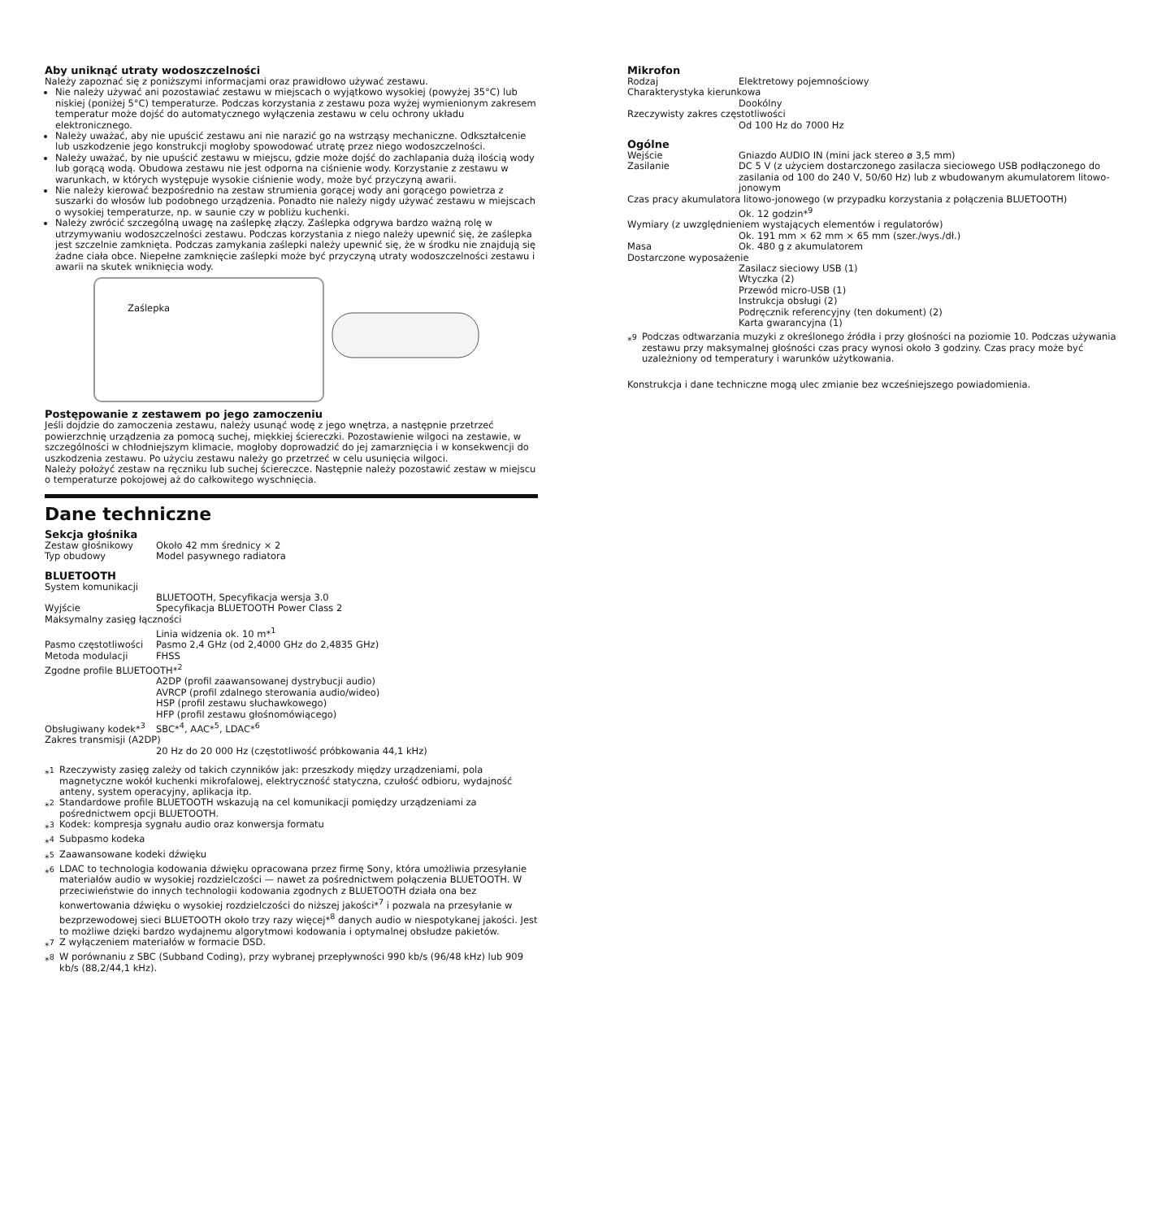Aby uniknąć utraty wodoszczelności
Należy zapoznać się z poniższymi informacjami oraz prawidłowo używać zestawu.
Nie należy używać ani pozostawiać zestawu w miejscach o wyjątkowo wysokiej (powyżej 35°C) lub niskiej (poniżej 5°C) temperaturze. Podczas korzystania z zestawu poza wyżej wymienionym zakresem temperatur może dojść do automatycznego wyłączenia zestawu w celu ochrony układu elektronicznego.
Należy uważać, aby nie upuścić zestawu ani nie narazić go na wstrząsy mechaniczne. Odkształcenie lub uszkodzenie jego konstrukcji mogłoby spowodować utratę przez niego wodoszczelności.
Należy uważać, by nie upuścić zestawu w miejscu, gdzie może dojść do zachlapania dużą ilością wody lub gorącą wodą. Obudowa zestawu nie jest odporna na ciśnienie wody. Korzystanie z zestawu w warunkach, w których występuje wysokie ciśnienie wody, może być przyczyną awarii.
Nie należy kierować bezpośrednio na zestaw strumienia gorącej wody ani gorącego powietrza z suszarki do włosów lub podobnego urządzenia. Ponadto nie należy nigdy używać zestawu w miejscach o wysokiej temperaturze, np. w saunie czy w pobliżu kuchenki.
Należy zwrócić szczególną uwagę na zaślepkę złączy. Zaślepka odgrywa bardzo ważną rolę w utrzymywaniu wodoszczelności zestawu. Podczas korzystania z niego należy upewnić się, że zaślepka jest szczelnie zamknięta. Podczas zamykania zaślepki należy upewnić się, że w środku nie znajdują się żadne ciała obce. Niepełne zamknięcie zaślepki może być przyczyną utraty wodoszczelności zestawu i awarii na skutek wniknięcia wody.
Zaślepka
Postępowanie z zestawem po jego zamoczeniu
Jeśli dojdzie do zamoczenia zestawu, należy usunąć wodę z jego wnętrza, a następnie przetrzeć powierzchnię urządzenia za pomocą suchej, miękkiej ściereczki. Pozostawienie wilgoci na zestawie, w szczególności w chłodniejszym klimacie, mogłoby doprowadzić do jej zamarznięcia i w konsekwencji do uszkodzenia zestawu. Po użyciu zestawu należy go przetrzeć w celu usunięcia wilgoci.
Należy położyć zestaw na ręczniku lub suchej ściereczce. Następnie należy pozostawić zestaw w miejscu o temperaturze pokojowej aż do całkowitego wyschnięcia.
Dane techniczne
Sekcja głośnika
Zestaw głośnikowy Około 42 mm średnicy × 2
Typ obudowy Model pasywnego radiatora
BLUETOOTH
System komunikacji
BLUETOOTH, Specyfikacja wersja 3.0
Wyjście Specyfikacja BLUETOOTH Power Class 2
Maksymalny zasięg łączności
Linia widzenia ok. 10 m*<sup>1</sup>
Pasmo częstotliwości Pasmo 2,4 GHz (od 2,4000 GHz do 2,4835 GHz)
Metoda modulacji FHSS
Zgodne profile BLUETOOTH*<sup>2</sup>
A2DP (profil zaawansowanej dystrybucji audio)
AVRCP (profil zdalnego sterowania audio/wideo)
HSP (profil zestawu słuchawkowego)
HFP (profil zestawu głośnomówiącego)
Obsługiwany kodek*<sup>3</sup> SBC*<sup>4</sup>, AAC*<sup>5</sup>, LDAC*<sup>6</sup>
Zakres transmisji (A2DP)
20 Hz do 20 000 Hz (częstotliwość próbkowania 44,1 kHz)
*<sup>1</sup> Rzeczywisty zasięg zależy od takich czynników jak: przeszkody między urządzeniami, pola magnetyczne wokół kuchenki mikrofalowej, elektryczność statyczna, czułość odbioru, wydajność anteny, system operacyjny, aplikacja itp.
*<sup>2</sup> Standardowe profile BLUETOOTH wskazują na cel komunikacji pomiędzy urządzeniami za pośrednictwem opcji BLUETOOTH.
*<sup>3</sup> Kodek: kompresja sygnału audio oraz konwersja formatu
*<sup>4</sup> Subpasmo kodeka
*<sup>5</sup> Zaawansowane kodeki dźwięku
*<sup>6</sup> LDAC to technologia kodowania dźwięku opracowana przez firmę Sony, która umożliwia przesyłanie materiałów audio w wysokiej rozdzielczości — nawet za pośrednictwem połączenia BLUETOOTH. W przeciwieństwie do innych technologii kodowania zgodnych z BLUETOOTH działa ona bez konwertowania dźwięku o wysokiej rozdzielczości do niższej jakości*<sup>7</sup> i pozwala na przesyłanie w bezprzewodowej sieci BLUETOOTH około trzy razy więcej*<sup>8</sup> danych audio w niespotykanej jakości. Jest to możliwe dzięki bardzo wydajnemu algorytmowi kodowania i optymalnej obsłudze pakietów.
*<sup>7</sup> Z wyłączeniem materiałów w formacie DSD.
*<sup>8</sup> W porównaniu z SBC (Subband Coding), przy wybranej przepływności 990 kb/s (96/48 kHz) lub 909 kb/s (88,2/44,1 kHz).
Mikrofon
Rodzaj Elektretowy pojemnościowy
Charakterystyka kierunkowa
Dookólny
Rzeczywisty zakres częstotliwości
Od 100 Hz do 7000 Hz
Ogólne
Wejście Gniazdo AUDIO IN (mini jack stereo ø 3,5 mm)
Zasilanie DC 5 V (z użyciem dostarczonego zasilacza sieciowego USB podłączonego do zasilania od 100 do 240 V, 50/60 Hz) lub z wbudowanym akumulatorem litowo-jonowym
Czas pracy akumulatora litowo-jonowego (w przypadku korzystania z połączenia BLUETOOTH)
Ok. 12 godzin*<sup>9</sup>
Wymiary (z uwzględnieniem wystających elementów i regulatorów)
Ok. 191 mm × 62 mm × 65 mm (szer./wys./dł.)
Masa Ok. 480 g z akumulatorem
Dostarczone wyposażenie
Zasilacz sieciowy USB (1)
Wtyczka (2)
Przewód micro-USB (1)
Instrukcja obsługi (2)
Podręcznik referencyjny (ten dokument) (2)
Karta gwarancyjna (1)
*<sup>9</sup> Podczas odtwarzania muzyki z określonego źródła i przy głośności na poziomie 10. Podczas używania zestawu przy maksymalnej głośności czas pracy wynosi około 3 godziny. Czas pracy może być uzależniony od temperatury i warunków użytkowania.
Konstrukcja i dane techniczne mogą ulec zmianie bez wcześniejszego powiadomienia.